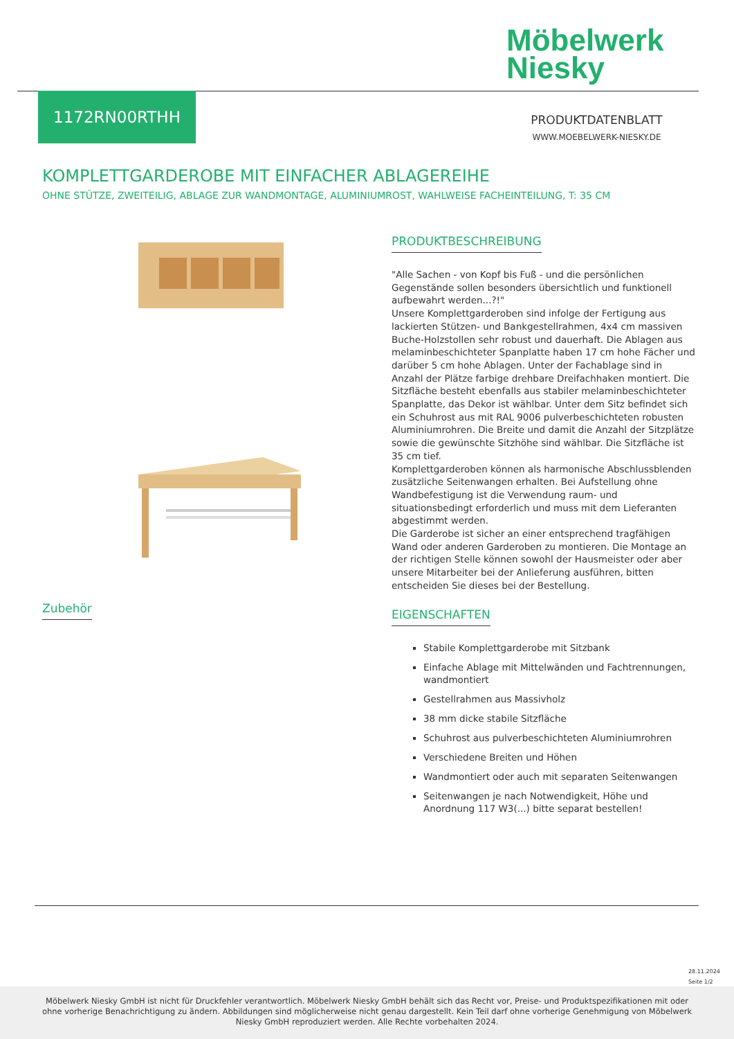Möbelwerk
Niesky
1172RN00RTHH
PRODUKTDATENBLATT
WWW.MOEBELWERK-NIESKY.DE
KOMPLETTGARDEROBE MIT EINFACHER ABLAGEREIHE
OHNE STÜTZE, ZWEITEILIG, ABLAGE ZUR WANDMONTAGE, ALUMINIUMROST, WAHLWEISE FACHEINTEILUNG, T: 35 CM
PRODUKTBESCHREIBUNG
"Alle Sachen - von Kopf bis Fuß - und die persönlichen Gegenstände sollen besonders übersichtlich und funktionell aufbewahrt werden...?!"
Unsere Komplettgarderoben sind infolge der Fertigung aus lackierten Stützen- und Bankgestellrahmen, 4x4 cm massiven Buche-Holzstollen sehr robust und dauerhaft. Die Ablagen aus melaminbeschichteter Spanplatte haben 17 cm hohe Fächer und darüber 5 cm hohe Ablagen. Unter der Fachablage sind in Anzahl der Plätze farbige drehbare Dreifachhaken montiert. Die Sitzfläche besteht ebenfalls aus stabiler melaminbeschichteter Spanplatte, das Dekor ist wählbar. Unter dem Sitz befindet sich ein Schuhrost aus mit RAL 9006 pulverbeschichteten robusten Aluminiumrohren. Die Breite und damit die Anzahl der Sitzplätze sowie die gewünschte Sitzhöhe sind wählbar. Die Sitzfläche ist 35 cm tief.
Komplettgarderoben können als harmonische Abschlussblenden zusätzliche Seitenwangen erhalten. Bei Aufstellung ohne Wandbefestigung ist die Verwendung raum- und situationsbedingt erforderlich und muss mit dem Lieferanten abgestimmt werden.
Die Garderobe ist sicher an einer entsprechend tragfähigen Wand oder anderen Garderoben zu montieren. Die Montage an der richtigen Stelle können sowohl der Hausmeister oder aber unsere Mitarbeiter bei der Anlieferung ausführen, bitten entscheiden Sie dieses bei der Bestellung.
EIGENSCHAFTEN
Stabile Komplettgarderobe mit Sitzbank
Einfache Ablage mit Mittelwänden und Fachtrennungen, wandmontiert
Gestellrahmen aus Massivholz
38 mm dicke stabile Sitzfläche
Schuhrost aus pulverbeschichteten Aluminiumrohren
Verschiedene Breiten und Höhen
Wandmontiert oder auch mit separaten Seitenwangen
Seitenwangen je nach Notwendigkeit, Höhe und Anordnung 117 W3(...) bitte separat bestellen!
Zubehör
28.11.2024
Seite 1/2
Möbelwerk Niesky GmbH ist nicht für Druckfehler verantwortlich. Möbelwerk Niesky GmbH behält sich das Recht vor, Preise- und Produktspezifikationen mit oder ohne vorherige Benachrichtigung zu ändern. Abbildungen sind möglicherweise nicht genau dargestellt. Kein Teil darf ohne vorherige Genehmigung von Möbelwerk Niesky GmbH reproduziert werden. Alle Rechte vorbehalten 2024.